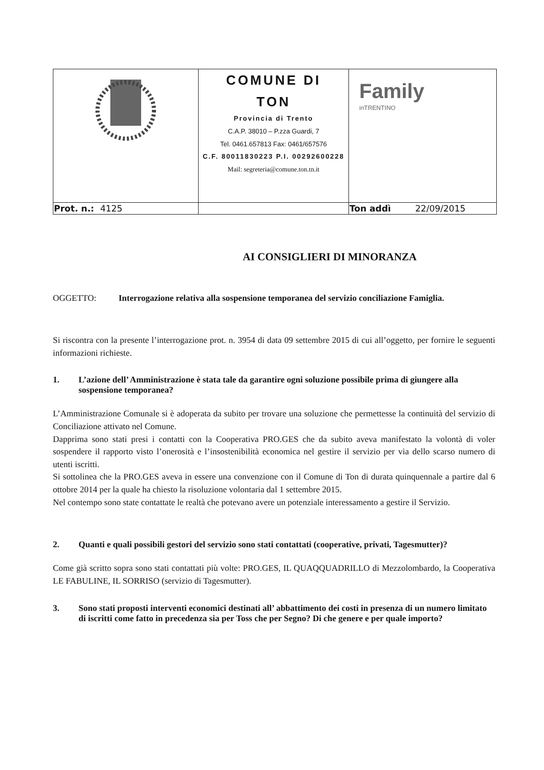| | COMUNE DI TON Provincia di Trento C.A.P. 38010 – P.zza Guardi, 7 Tel. 0461.657813 Fax: 0461/657576 C.F. 80011830223 P.I. 00292600228 Mail: segreteria@comune.ton.tn.it | Family inTRENTINO |
| Prot. n.: 4125 | | Ton addì 22/09/2015 |
AI CONSIGLIERI DI MINORANZA
OGGETTO: Interrogazione relativa alla sospensione temporanea del servizio conciliazione Famiglia.
Si riscontra con la presente l’interrogazione prot. n. 3954 di data 09 settembre 2015 di cui all’oggetto, per fornire le seguenti informazioni richieste.
1. L’azione dell’ Amministrazione è stata tale da garantire ogni soluzione possibile prima di giungere alla sospensione temporanea?
L’Amministrazione Comunale si è adoperata da subito per trovare una soluzione che permettesse la continuità del servizio di Conciliazione attivato nel Comune.
Dapprima sono stati presi i contatti con la Cooperativa PRO.GES che da subito aveva manifestato la volontà di voler sospendere il rapporto visto l’onerosità e l’insostenibilità economica nel gestire il servizio per via dello scarso numero di utenti iscritti.
Si sottolinea che la PRO.GES aveva in essere una convenzione con il Comune di Ton di durata quinquennale a partire dal 6 ottobre 2014 per la quale ha chiesto la risoluzione volontaria dal 1 settembre 2015.
Nel contempo sono state contattate le realtà che potevano avere un potenziale interessamento a gestire il Servizio.
2. Quanti e quali possibili gestori del servizio sono stati contattati (cooperative, privati, Tagesmutter)?
Come già scritto sopra sono stati contattati più volte: PRO.GES, IL QUAQQUADRILLO di Mezzolombardo, la Cooperativa LE FABULINE, IL SORRISO (servizio di Tagesmutter).
3. Sono stati proposti interventi economici destinati all’ abbattimento dei costi in presenza di un numero limitato di iscritti come fatto in precedenza sia per Toss che per Segno? Di che genere e per quale importo?